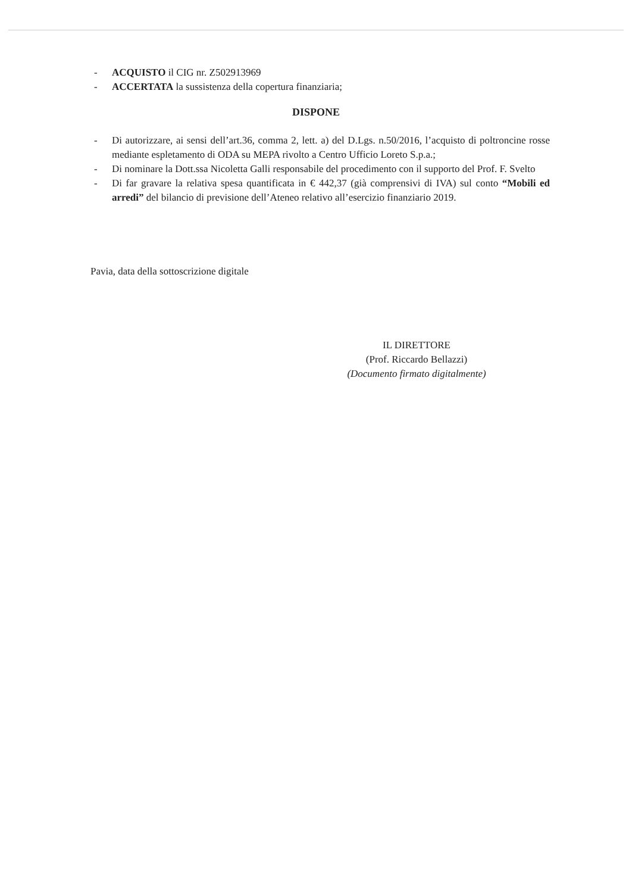- ACQUISTO il CIG nr. Z502913969
- ACCERTATA la sussistenza della copertura finanziaria;
DISPONE
- Di autorizzare, ai sensi dell’art.36, comma 2, lett. a) del D.Lgs. n.50/2016, l’acquisto di poltroncine rosse mediante espletamento di ODA su MEPA rivolto a Centro Ufficio Loreto S.p.a.;
- Di nominare la Dott.ssa Nicoletta Galli responsabile del procedimento con il supporto del Prof. F. Svelto
- Di far gravare la relativa spesa quantificata in € 442,37 (già comprensivi di IVA) sul conto “Mobili ed arredi” del bilancio di previsione dell’Ateneo relativo all’esercizio finanziario 2019.
Pavia, data della sottoscrizione digitale
IL DIRETTORE
(Prof. Riccardo Bellazzi)
(Documento firmato digitalmente)